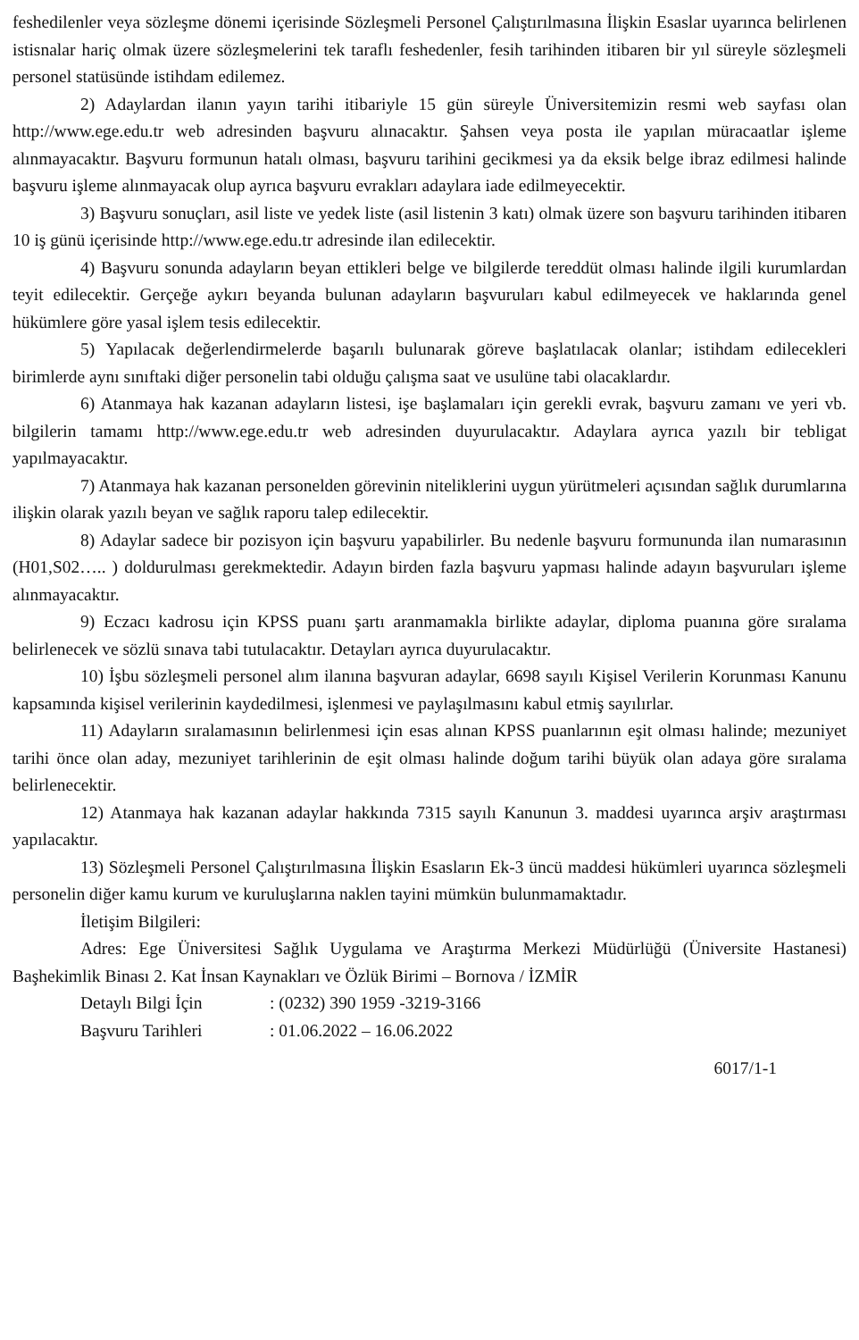feshedilenler veya sözleşme dönemi içerisinde Sözleşmeli Personel Çalıştırılmasına İlişkin Esaslar uyarınca belirlenen istisnalar hariç olmak üzere sözleşmelerini tek taraflı feshedenler, fesih tarihinden itibaren bir yıl süreyle sözleşmeli personel statüsünde istihdam edilemez.
2) Adaylardan ilanın yayın tarihi itibariyle 15 gün süreyle Üniversitemizin resmi web sayfası olan http://www.ege.edu.tr web adresinden başvuru alınacaktır. Şahsen veya posta ile yapılan müracaatlar işleme alınmayacaktır. Başvuru formunun hatalı olması, başvuru tarihini gecikmesi ya da eksik belge ibraz edilmesi halinde başvuru işleme alınmayacak olup ayrıca başvuru evrakları adaylara iade edilmeyecektir.
3) Başvuru sonuçları, asil liste ve yedek liste (asil listenin 3 katı) olmak üzere son başvuru tarihinden itibaren 10 iş günü içerisinde http://www.ege.edu.tr adresinde ilan edilecektir.
4) Başvuru sonunda adayların beyan ettikleri belge ve bilgilerde tereddüt olması halinde ilgili kurumlardan teyit edilecektir. Gerçeğe aykırı beyanda bulunan adayların başvuruları kabul edilmeyecek ve haklarında genel hükümlere göre yasal işlem tesis edilecektir.
5) Yapılacak değerlendirmelerde başarılı bulunarak göreve başlatılacak olanlar; istihdam edilecekleri birimlerde aynı sınıftaki diğer personelin tabi olduğu çalışma saat ve usulüne tabi olacaklardır.
6) Atanmaya hak kazanan adayların listesi, işe başlamaları için gerekli evrak, başvuru zamanı ve yeri vb. bilgilerin tamamı http://www.ege.edu.tr web adresinden duyurulacaktır. Adaylara ayrıca yazılı bir tebligat yapılmayacaktır.
7) Atanmaya hak kazanan personelden görevinin niteliklerini uygun yürütmeleri açısından sağlık durumlarına ilişkin olarak yazılı beyan ve sağlık raporu talep edilecektir.
8) Adaylar sadece bir pozisyon için başvuru yapabilirler. Bu nedenle başvuru formununda ilan numarasının (H01,S02….. ) doldurulması gerekmektedir. Adayın birden fazla başvuru yapması halinde adayın başvuruları işleme alınmayacaktır.
9) Eczacı kadrosu için KPSS puanı şartı aranmamakla birlikte adaylar, diploma puanına göre sıralama belirlenecek ve sözlü sınava tabi tutulacaktır. Detayları ayrıca duyurulacaktır.
10) İşbu sözleşmeli personel alım ilanına başvuran adaylar, 6698 sayılı Kişisel Verilerin Korunması Kanunu kapsamında kişisel verilerinin kaydedilmesi, işlenmesi ve paylaşılmasını kabul etmiş sayılırlar.
11) Adayların sıralamasının belirlenmesi için esas alınan KPSS puanlarının eşit olması halinde; mezuniyet tarihi önce olan aday, mezuniyet tarihlerinin de eşit olması halinde doğum tarihi büyük olan adaya göre sıralama belirlenecektir.
12) Atanmaya hak kazanan adaylar hakkında 7315 sayılı Kanunun 3. maddesi uyarınca arşiv araştırması yapılacaktır.
13) Sözleşmeli Personel Çalıştırılmasına İlişkin Esasların Ek-3 üncü maddesi hükümleri uyarınca sözleşmeli personelin diğer kamu kurum ve kuruluşlarına naklen tayini mümkün bulunmamaktadır.
İletişim Bilgileri:
Adres: Ege Üniversitesi Sağlık Uygulama ve Araştırma Merkezi Müdürlüğü (Üniversite Hastanesi) Başhekimlik Binası 2. Kat İnsan Kaynakları ve Özlük Birimi – Bornova / İZMİR
Detaylı Bilgi İçin : (0232) 390 1959 -3219-3166
Başvuru Tarihleri : 01.06.2022 – 16.06.2022
6017/1-1